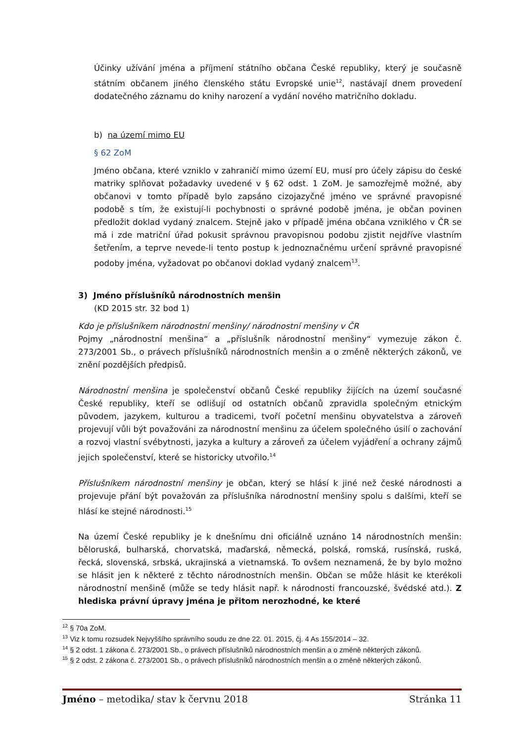Účinky užívání jména a příjmení státního občana České republiky, který je současně státním občanem jiného členského státu Evropské unie<sup>12</sup>, nastávají dnem provedení dodatečného záznamu do knihy narození a vydání nového matričního dokladu.
b) na území mimo EU
§ 62 ZoM
Jméno občana, které vzniklo v zahraničí mimo území EU, musí pro účely zápisu do české matriky splňovat požadavky uvedené v § 62 odst. 1 ZoM. Je samozřejmě možné, aby občanovi v tomto případě bylo zapsáno cizojazyčné jméno ve správné pravopisné podobě s tím, že existují-li pochybnosti o správné podobě jména, je občan povinen předložit doklad vydaný znalcem. Stejně jako v případě jména občana vzniklého v ČR se má i zde matriční úřad pokusit správnou pravopisnou podobu zjistit nejdříve vlastním šetřením, a teprve nevede-li tento postup k jednoznačnému určení správné pravopisné podoby jména, vyžadovat po občanovi doklad vydaný znalcem<sup>13</sup>.
3) Jméno příslušníků národnostních menšin
(KD 2015 str. 32 bod 1)
Kdo je příslušníkem národnostní menšiny/ národnostní menšiny v ČR
Pojmy „národnostní menšina“ a „příslušník národnostní menšiny“ vymezuje zákon č. 273/2001 Sb., o právech příslušníků národnostních menšin a o změně některých zákonů, ve znění pozdějších předpisů.
Národnostní menšina je společenství občanů České republiky žijících na území současné České republiky, kteří se odlišují od ostatních občanů zpravidla společným etnickým původem, jazykem, kulturou a tradicemi, tvoří početní menšinu obyvatelstva a zároveň projevují vůli být považováni za národnostní menšinu za účelem společného úsilí o zachování a rozvoj vlastní svébytnosti, jazyka a kultury a zároveň za účelem vyjádření a ochrany zájmů jejich společenství, které se historicky utvořilo.<sup>14</sup>
Příslušníkem národnostní menšiny je občan, který se hlásí k jiné než české národnosti a projevuje přání být považován za příslušníka národnostní menšiny spolu s dalšími, kteří se hlásí ke stejné národnosti.<sup>15</sup>
Na území České republiky je k dnešnímu dni oficiálně uznáno 14 národnostních menšin: běloruská, bulharská, chorvatská, maďarská, německá, polská, romská, rusínská, ruská, řecká, slovenská, srbská, ukrajinská a vietnamská. To ovšem neznamená, že by bylo možno se hlásit jen k některé z těchto národnostních menšin. Občan se může hlásit ke kterékoli národnostní menšině (může se tedy hlásit např. k národnosti francouzské, švédské atd.). Z hlediska právní úpravy jména je přitom nerozhodné, ke které
<sup>12</sup> § 70a ZoM.
<sup>13</sup> Viz k tomu rozsudek Nejvyššího správního soudu ze dne 22. 01. 2015, čj. 4 As 155/2014 – 32.
<sup>14</sup> § 2 odst. 1 zákona č. 273/2001 Sb., o právech příslušníků národnostních menšin a o změně některých zákonů.
<sup>15</sup> § 2 odst. 2 zákona č. 273/2001 Sb., o právech příslušníků národnostních menšin a o změně některých zákonů.
Jméno – metodika/ stav k červnu 2018 Stránka 11